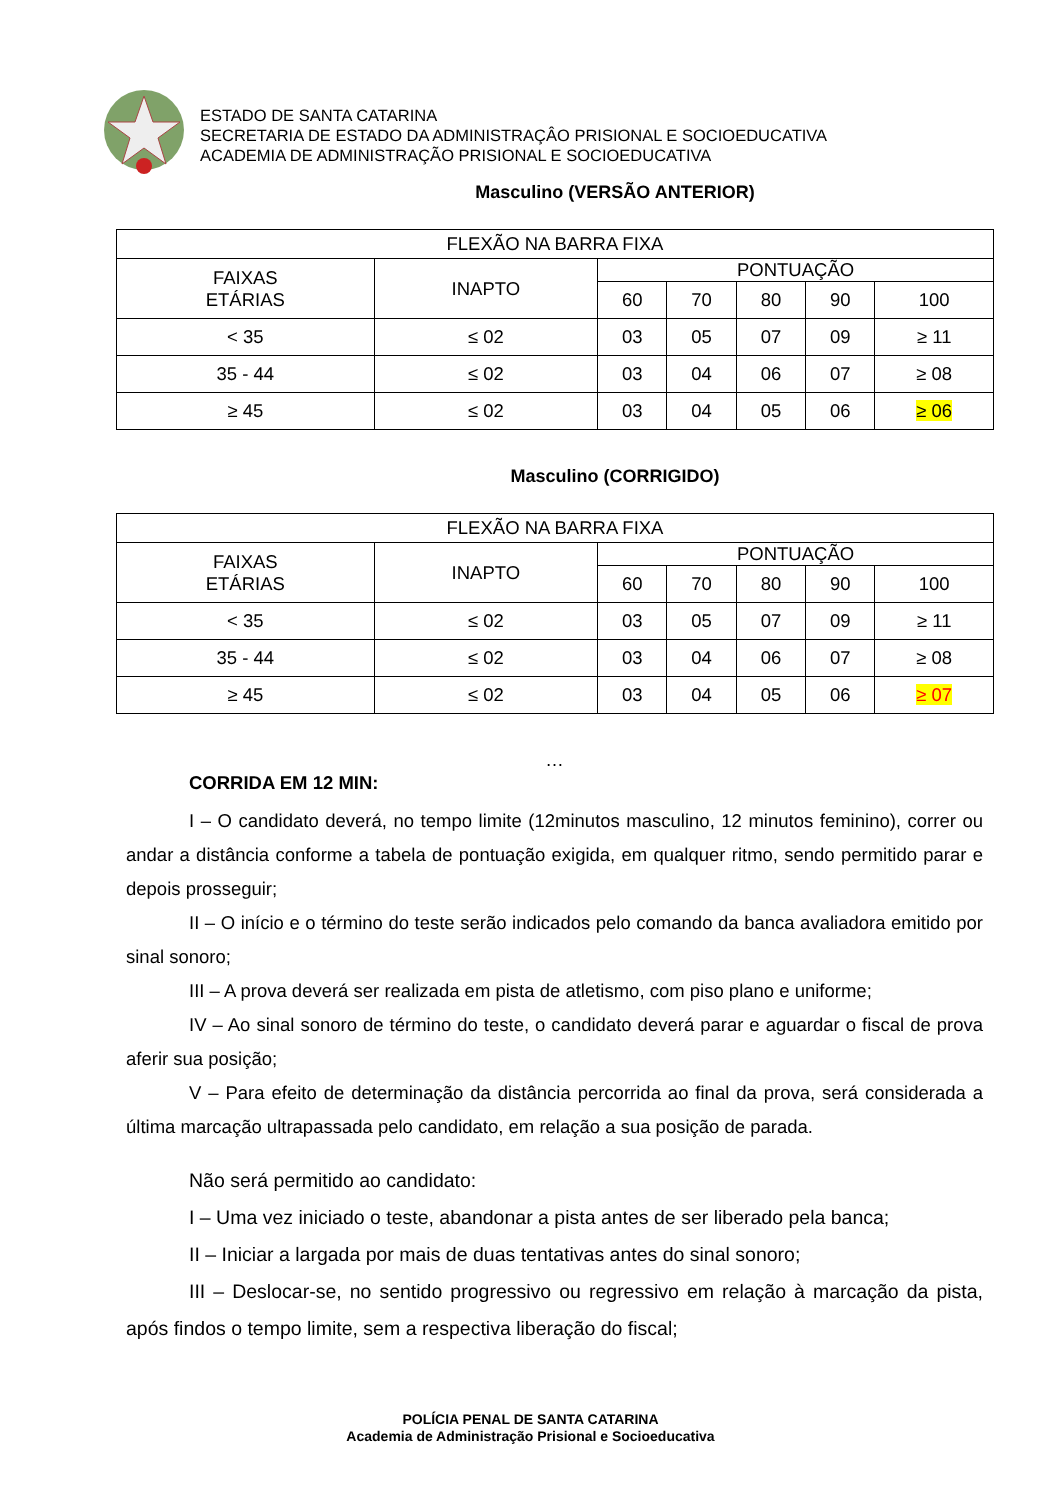ESTADO DE SANTA CATARINA
SECRETARIA DE ESTADO DA ADMINISTRAÇÂO PRISIONAL E SOCIOEDUCATIVA
ACADEMIA DE ADMINISTRAÇÃO PRISIONAL E SOCIOEDUCATIVA
Masculino (VERSÃO ANTERIOR)
| FLEXÃO NA BARRA FIXA | | | | | | |
| --- | --- | --- | --- | --- | --- | --- |
| FAIXAS ETÁRIAS | INAPTO | PONTUAÇÃO | | | | |
| | | 60 | 70 | 80 | 90 | 100 |
| < 35 | ≤ 02 | 03 | 05 | 07 | 09 | ≥ 11 |
| 35 - 44 | ≤ 02 | 03 | 04 | 06 | 07 | ≥ 08 |
| ≥ 45 | ≤ 02 | 03 | 04 | 05 | 06 | ≥ 06 |
Masculino (CORRIGIDO)
| FLEXÃO NA BARRA FIXA | | | | | | |
| --- | --- | --- | --- | --- | --- | --- |
| FAIXAS ETÁRIAS | INAPTO | PONTUAÇÃO | | | | |
| | | 60 | 70 | 80 | 90 | 100 |
| < 35 | ≤ 02 | 03 | 05 | 07 | 09 | ≥ 11 |
| 35 - 44 | ≤ 02 | 03 | 04 | 06 | 07 | ≥ 08 |
| ≥ 45 | ≤ 02 | 03 | 04 | 05 | 06 | ≥ 07 |
…
CORRIDA EM 12 MIN:
I – O candidato deverá, no tempo limite (12minutos masculino, 12 minutos feminino), correr ou andar a distância conforme a tabela de pontuação exigida, em qualquer ritmo, sendo permitido parar e depois prosseguir;
II – O início e o término do teste serão indicados pelo comando da banca avaliadora emitido por sinal sonoro;
III – A prova deverá ser realizada em pista de atletismo, com piso plano e uniforme;
IV – Ao sinal sonoro de término do teste, o candidato deverá parar e aguardar o fiscal de prova aferir sua posição;
V – Para efeito de determinação da distância percorrida ao final da prova, será considerada a última marcação ultrapassada pelo candidato, em relação a sua posição de parada.
Não será permitido ao candidato:
I – Uma vez iniciado o teste, abandonar a pista antes de ser liberado pela banca;
II – Iniciar a largada por mais de duas tentativas antes do sinal sonoro;
III – Deslocar-se, no sentido progressivo ou regressivo em relação à marcação da pista, após findos o tempo limite, sem a respectiva liberação do fiscal;
POLÍCIA PENAL DE SANTA CATARINA
Academia de Administração Prisional e Socioeducativa